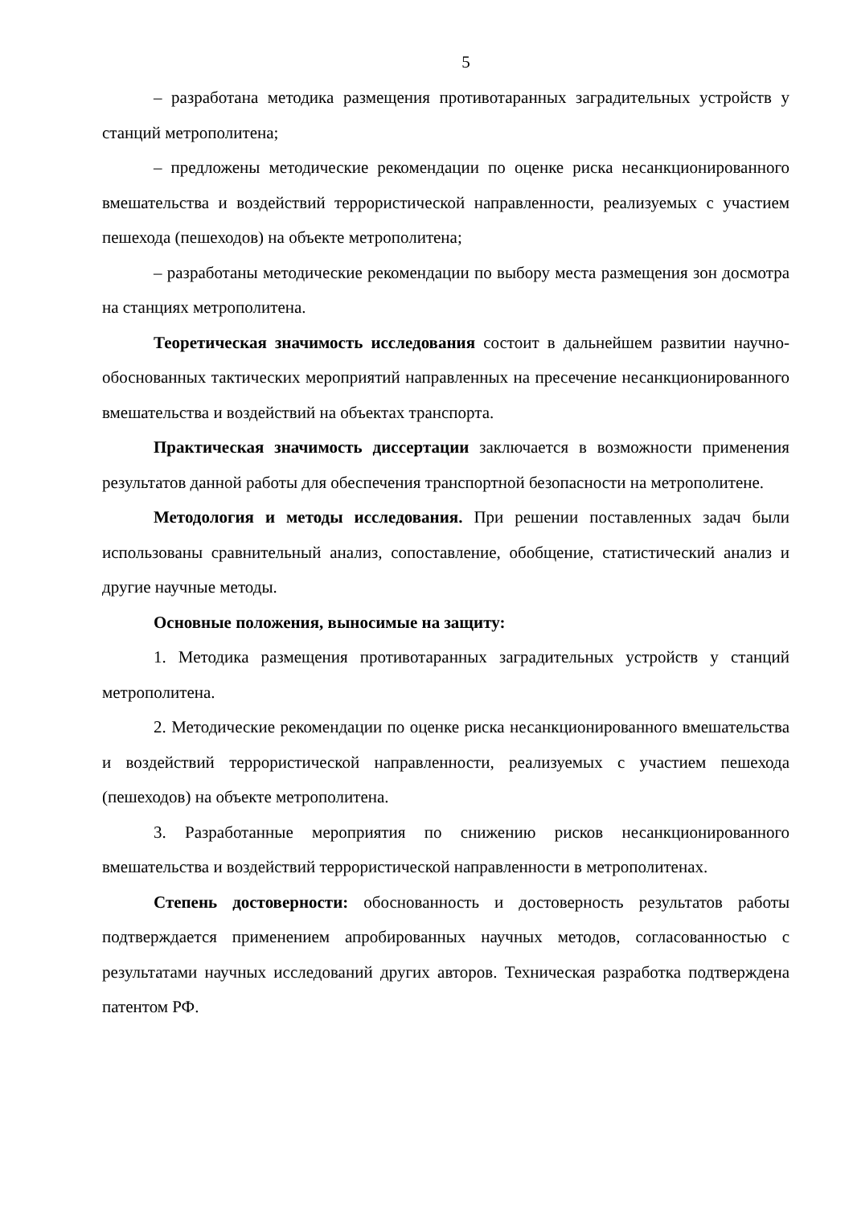5
– разработана методика размещения противотаранных заградительных устройств у станций метрополитена;
– предложены методические рекомендации по оценке риска несанкционированного вмешательства и воздействий террористической направленности, реализуемых с участием пешехода (пешеходов) на объекте метрополитена;
– разработаны методические рекомендации по выбору места размещения зон досмотра на станциях метрополитена.
Теоретическая значимость исследования состоит в дальнейшем развитии научно-обоснованных тактических мероприятий направленных на пресечение несанкционированного вмешательства и воздействий на объектах транспорта.
Практическая значимость диссертации заключается в возможности применения результатов данной работы для обеспечения транспортной безопасности на метрополитене.
Методология и методы исследования. При решении поставленных задач были использованы сравнительный анализ, сопоставление, обобщение, статистический анализ и другие научные методы.
Основные положения, выносимые на защиту:
1. Методика размещения противотаранных заградительных устройств у станций метрополитена.
2. Методические рекомендации по оценке риска несанкционированного вмешательства и воздействий террористической направленности, реализуемых с участием пешехода (пешеходов) на объекте метрополитена.
3. Разработанные мероприятия по снижению рисков несанкционированного вмешательства и воздействий террористической направленности в метрополитенах.
Степень достоверности: обоснованность и достоверность результатов работы подтверждается применением апробированных научных методов, согласованностью с результатами научных исследований других авторов. Техническая разработка подтверждена патентом РФ.